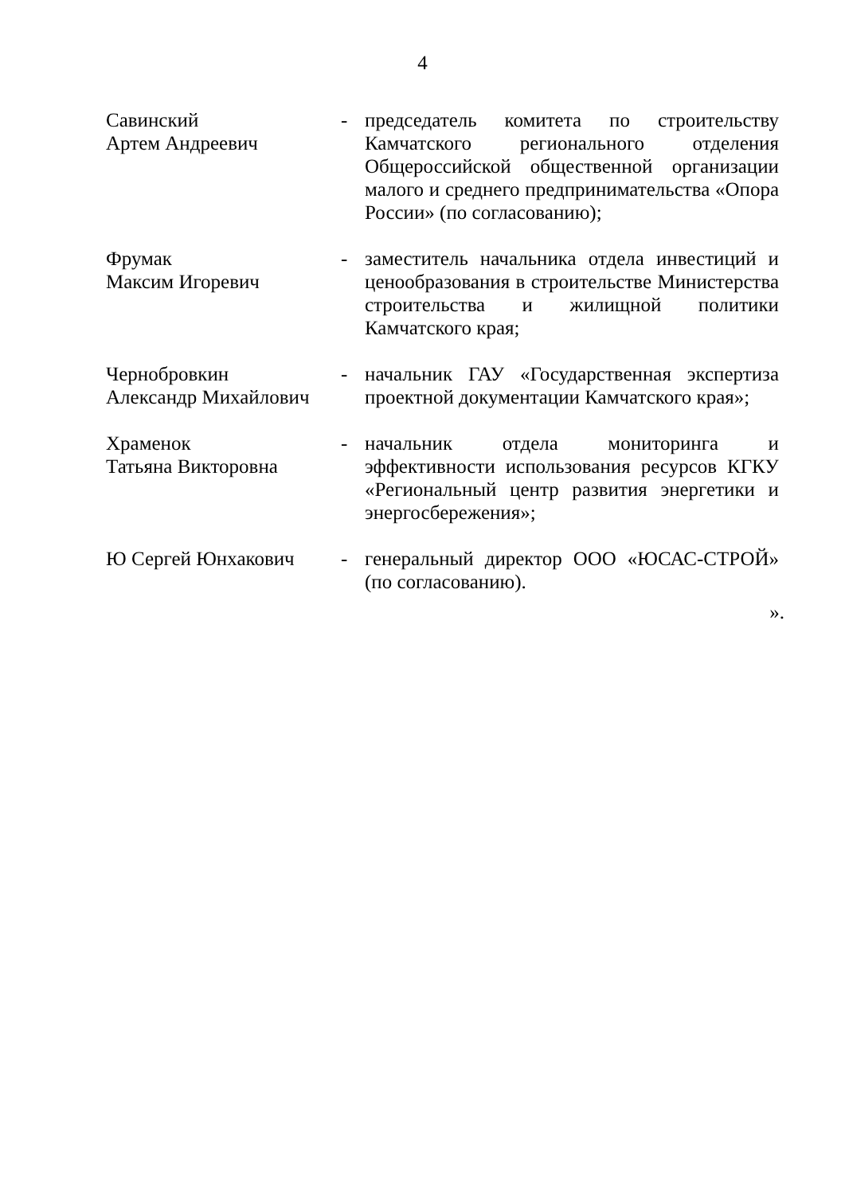4
| Савинский Артем Андреевич | - | председатель комитета по строительству Камчатского регионального отделения Общероссийской общественной организации малого и среднего предпринимательства «Опора России» (по согласованию); |
| Фрумак Максим Игоревич | - | заместитель начальника отдела инвестиций и ценообразования в строительстве Министерства строительства и жилищной политики Камчатского края; |
| Чернобровкин Александр Михайлович | - | начальник ГАУ «Государственная экспертиза проектной документации Камчатского края»; |
| Храменок Татьяна Викторовна | - | начальник отдела мониторинга и эффективности использования ресурсов КГКУ «Региональный центр развития энергетики и энергосбережения»; |
| Ю Сергей Юнхакович | - | генеральный директор ООО «ЮСАС-СТРОЙ» (по согласованию). |
».